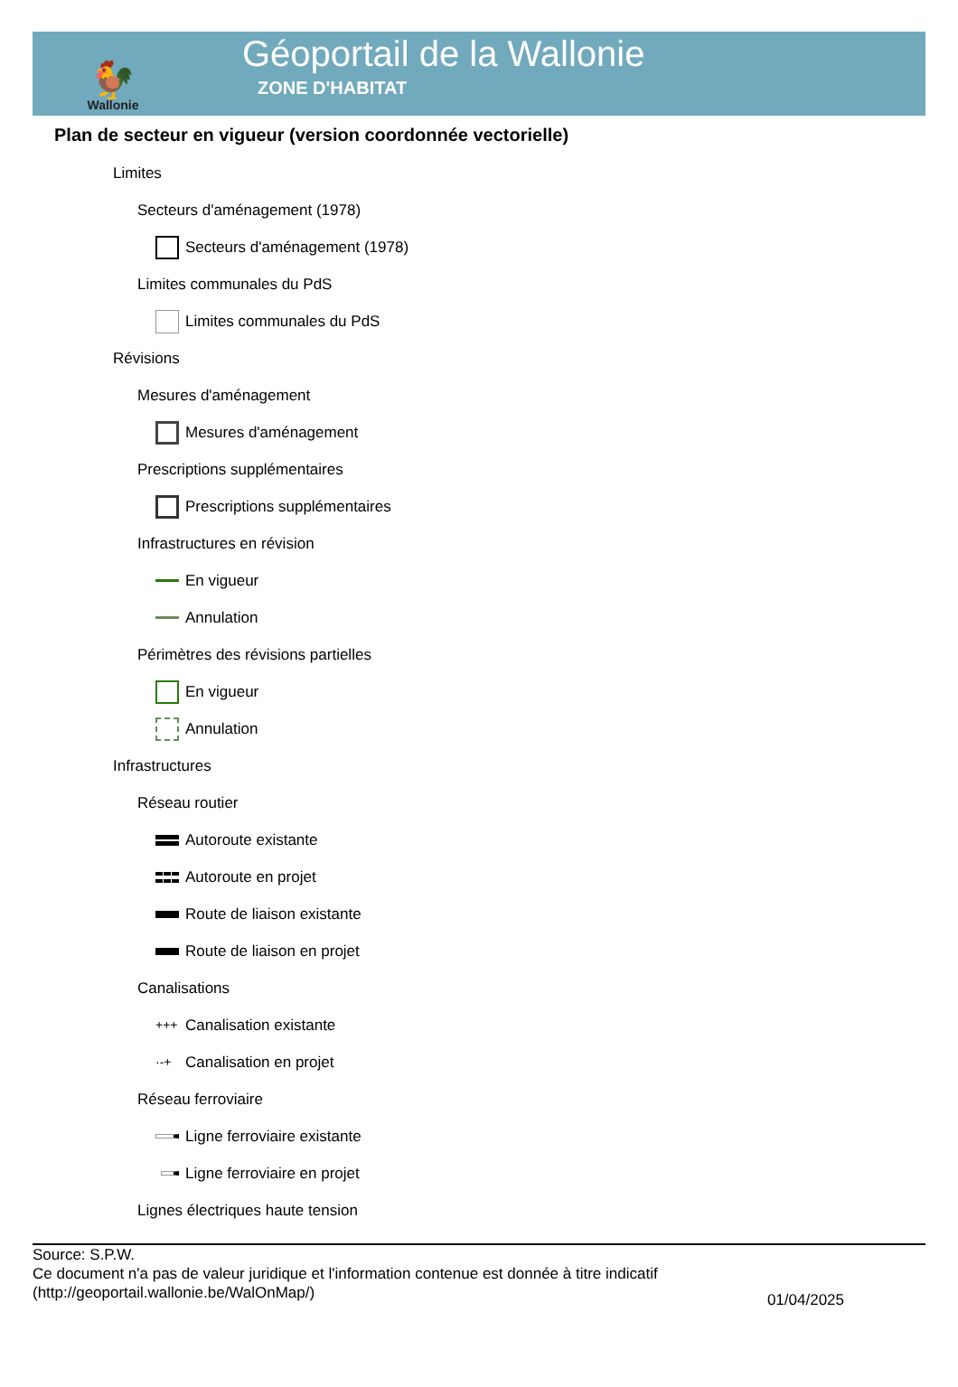🐓
Wallonie
Géoportail de la Wallonie
ZONE D'HABITAT
Plan de secteur en vigueur (version coordonnée vectorielle)
Limites
Secteurs d'aménagement (1978)
Secteurs d'aménagement (1978)
Limites communales du PdS
Limites communales du PdS
Révisions
Mesures d'aménagement
Mesures d'aménagement
Prescriptions supplémentaires
Prescriptions supplémentaires
Infrastructures en révision
En vigueur
Annulation
Périmètres des révisions partielles
En vigueur
Annulation
Infrastructures
Réseau routier
Autoroute existante
Autoroute en projet
Route de liaison existante
Route de liaison en projet
Canalisations
+++
Canalisation existante
·-+
Canalisation en projet
Réseau ferroviaire
Ligne ferroviaire existante
Ligne ferroviaire en projet
Lignes électriques haute tension
Source: S.P.W.
Ce document n'a pas de valeur juridique et l'information contenue est donnée à titre indicatif
(http://geoportail.wallonie.be/WalOnMap/)
01/04/2025